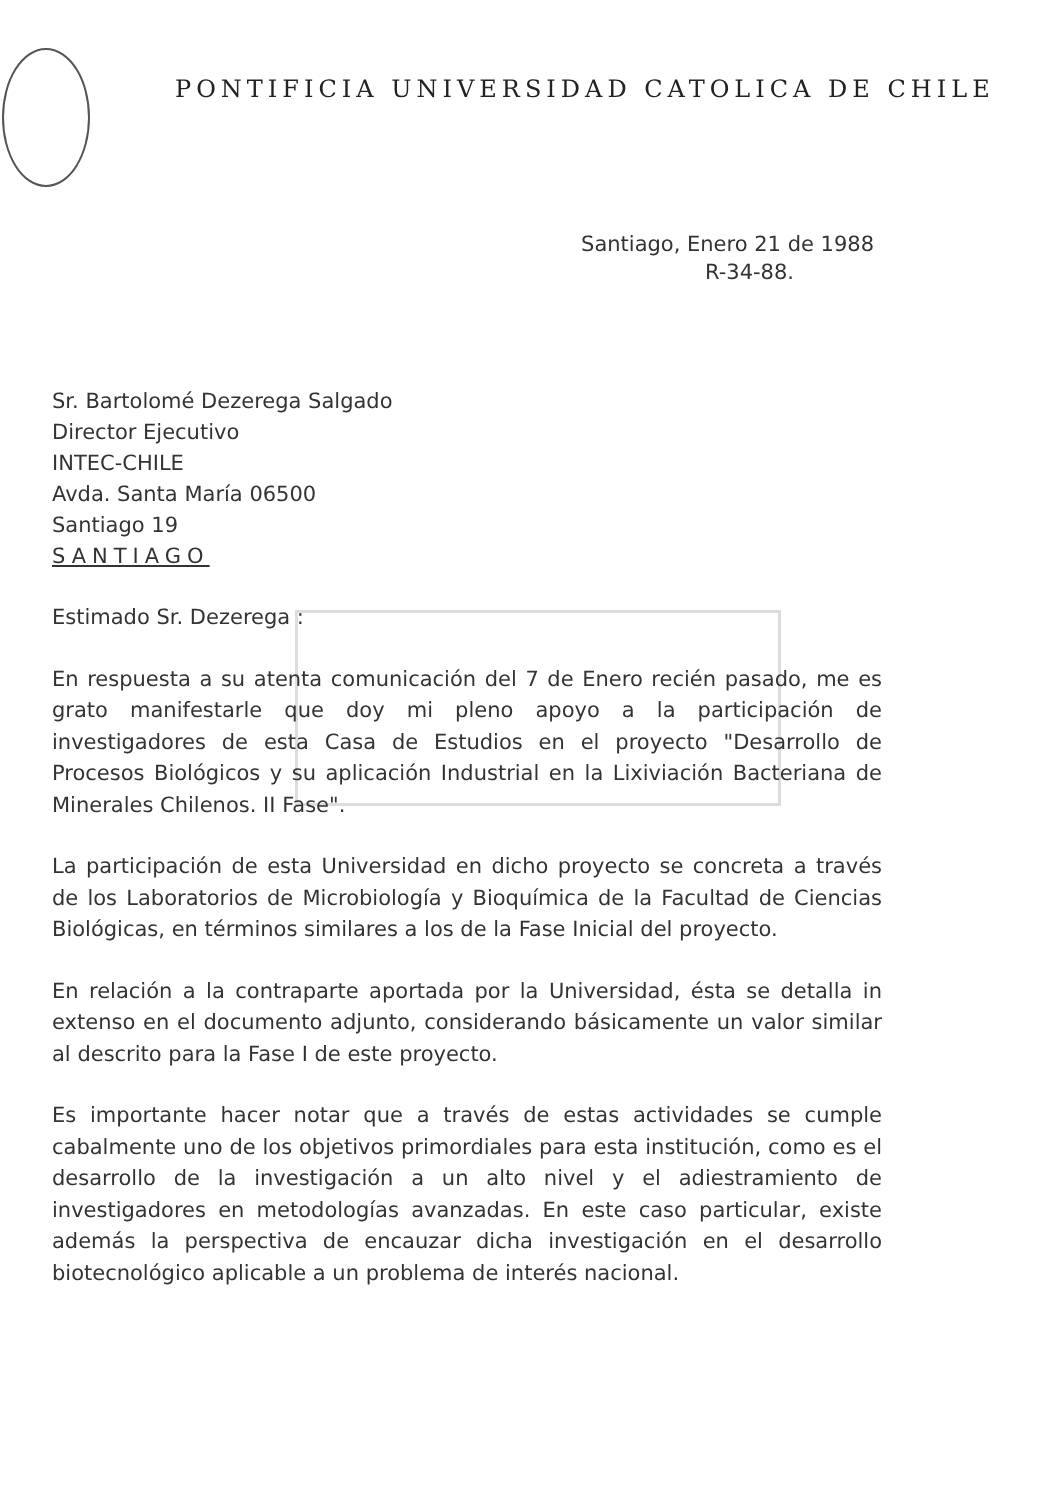PONTIFICIA UNIVERSIDAD CATOLICA DE CHILE
Santiago, Enero 21 de 1988
R-34-88.
Sr. Bartolomé Dezerega Salgado
Director Ejecutivo
INTEC-CHILE
Avda. Santa María 06500
Santiago 19
SANTIAGO
Estimado Sr. Dezerega :
En respuesta a su atenta comunicación del 7 de Enero recién pasado, me es grato manifestarle que doy mi pleno apoyo a la participación de investigadores de esta Casa de Estudios en el proyecto "Desarrollo de Procesos Biológicos y su aplicación Industrial en la Lixiviación Bacteriana de Minerales Chilenos. II Fase".
La participación de esta Universidad en dicho proyecto se concreta a través de los Laboratorios de Microbiología y Bioquímica de la Facultad de Ciencias Biológicas, en términos similares a los de la Fase Inicial del proyecto.
En relación a la contraparte aportada por la Universidad, ésta se detalla in extenso en el documento adjunto, considerando básicamente un valor similar al descrito para la Fase I de este proyecto.
Es importante hacer notar que a través de estas actividades se cumple cabalmente uno de los objetivos primordiales para esta institución, como es el desarrollo de la investigación a un alto nivel y el adiestramiento de investigadores en metodologías avanzadas. En este caso particular, existe además la perspectiva de encauzar dicha investigación en el desarrollo biotecnológico aplicable a un problema de interés nacional.